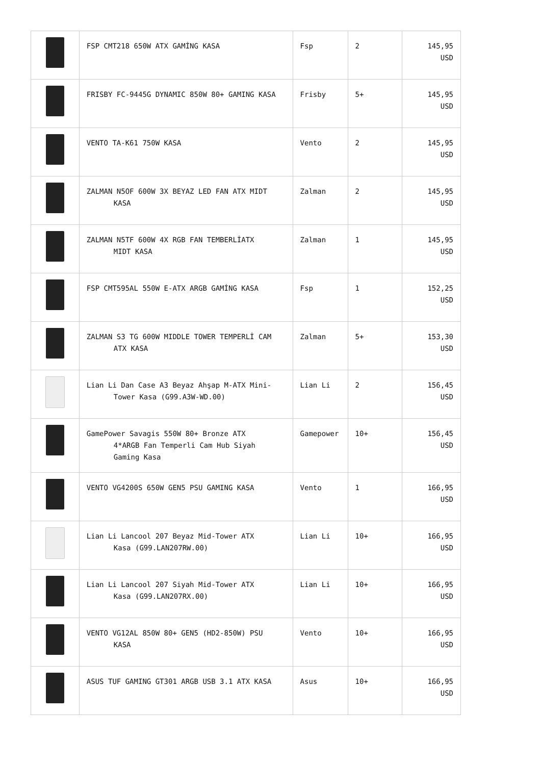| | FSP CMT218 650W ATX GAMİNG KASA | Fsp | 2 | 145,95 USD |
| | FRISBY FC-9445G DYNAMIC 850W 80+ GAMING KASA | Frisby | 5+ | 145,95 USD |
| | VENTO TA-K61 750W KASA | Vento | 2 | 145,95 USD |
| | ZALMAN N5OF 600W 3X BEYAZ LED FAN ATX MIDT KASA | Zalman | 2 | 145,95 USD |
| | ZALMAN N5TF 600W 4X RGB FAN TEMBERLİATX MIDT KASA | Zalman | 1 | 145,95 USD |
| | FSP CMT595AL 550W E-ATX ARGB GAMİNG KASA | Fsp | 1 | 152,25 USD |
| | ZALMAN S3 TG 600W MIDDLE TOWER TEMPERLİ CAM ATX KASA | Zalman | 5+ | 153,30 USD |
| | Lian Li Dan Case A3 Beyaz Ahşap M-ATX Mini- Tower Kasa (G99.A3W-WD.00) | Lian Li | 2 | 156,45 USD |
| | GamePower Savagis 550W 80+ Bronze ATX 4*ARGB Fan Temperli Cam Hub Siyah Gaming Kasa | Gamepower | 10+ | 156,45 USD |
| | VENTO VG4200S 650W GEN5 PSU GAMING KASA | Vento | 1 | 166,95 USD |
| | Lian Li Lancool 207 Beyaz Mid-Tower ATX Kasa (G99.LAN207RW.00) | Lian Li | 10+ | 166,95 USD |
| | Lian Li Lancool 207 Siyah Mid-Tower ATX Kasa (G99.LAN207RX.00) | Lian Li | 10+ | 166,95 USD |
| | VENTO VG12AL 850W 80+ GEN5 (HD2-850W) PSU KASA | Vento | 10+ | 166,95 USD |
| | ASUS TUF GAMING GT301 ARGB USB 3.1 ATX KASA | Asus | 10+ | 166,95 USD |